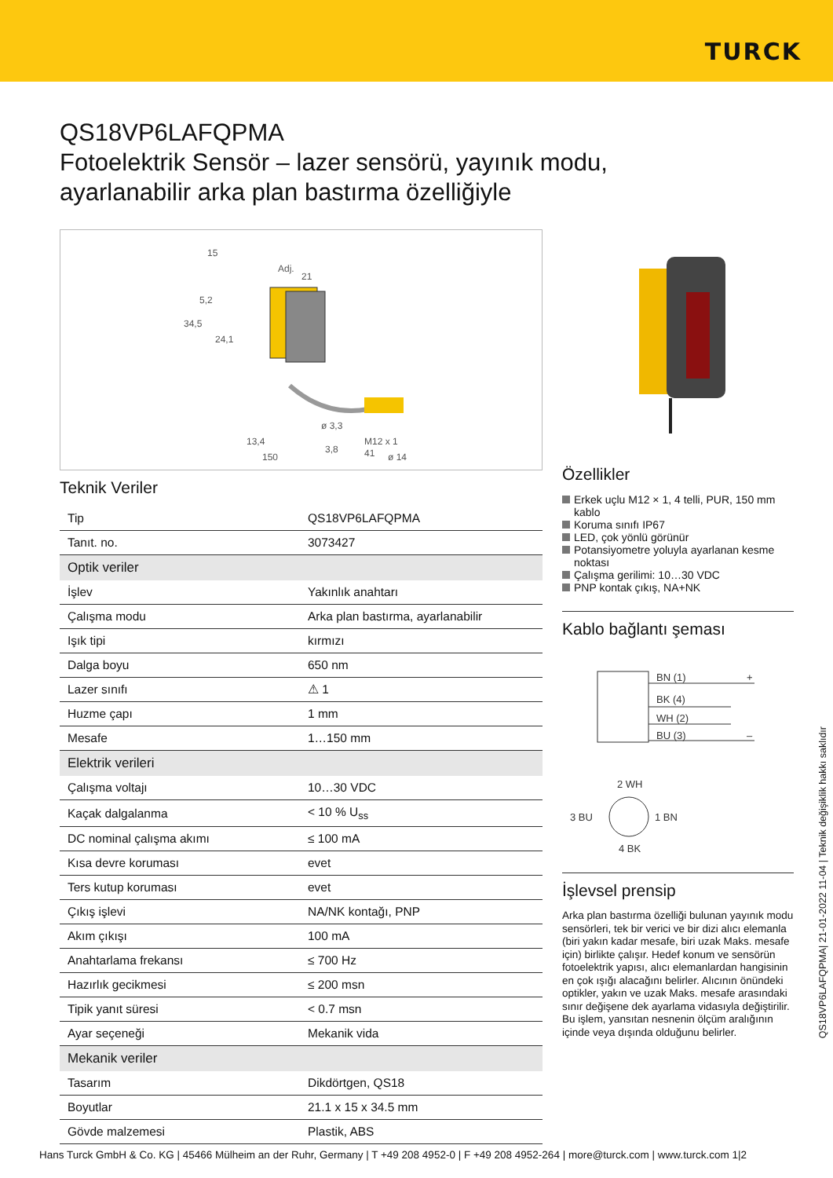TURCK
QS18VP6LAFQPMA
Fotoelektrik Sensör – lazer sensörü, yayınık modu,
ayarlanabilir arka plan bastırma özelliğiyle
15
Adj.
21
5,2
34,5
24,1
ø 3,3
13,4
3,8
ø 14
150
M12 x 1
41
Teknik Veriler
| Tip | QS18VP6LAFQPMA |
| Tanıt. no. | 3073427 |
| Optik veriler | |
| İşlev | Yakınlık anahtarı |
| Çalışma modu | Arka plan bastırma, ayarlanabilir |
| Işık tipi | kırmızı |
| Dalga boyu | 650 nm |
| Lazer sınıfı | ⚠ 1 |
| Huzme çapı | 1 mm |
| Mesafe | 1…150 mm |
| Elektrik verileri | |
| Çalışma voltajı | 10…30 VDC |
| Kaçak dalgalanma | < 10 % U<sub>ss</sub> |
| DC nominal çalışma akımı | ≤ 100 mA |
| Kısa devre koruması | evet |
| Ters kutup koruması | evet |
| Çıkış işlevi | NA/NK kontağı, PNP |
| Akım çıkışı | 100 mA |
| Anahtarlama frekansı | ≤ 700 Hz |
| Hazırlık gecikmesi | ≤ 200 msn |
| Tipik yanıt süresi | < 0.7 msn |
| Ayar seçeneği | Mekanik vida |
| Mekanik veriler | |
| Tasarım | Dikdörtgen, QS18 |
| Boyutlar | 21.1 x 15 x 34.5 mm |
| Gövde malzemesi | Plastik, ABS |
Özellikler
Erkek uçlu M12 × 1, 4 telli, PUR, 150 mm kablo
Koruma sınıfı IP67
LED, çok yönlü görünür
Potansiyometre yoluyla ayarlanan kesme noktası
Çalışma gerilimi: 10…30 VDC
PNP kontak çıkış, NA+NK
Kablo bağlantı şeması
BN (1)
BK (4)
WH (2)
BU (3)
+
–
2 WH
3 BU
1 BN
4 BK
İşlevsel prensip
Arka plan bastırma özelliği bulunan yayınık modu sensörleri, tek bir verici ve bir dizi alıcı elemanla (biri yakın kadar mesafe, biri uzak Maks. mesafe için) birlikte çalışır. Hedef konum ve sensörün fotoelektrik yapısı, alıcı elemanlardan hangisinin en çok ışığı alacağını belirler. Alıcının önündeki optikler, yakın ve uzak Maks. mesafe arasındaki sınır değişene dek ayarlama vidasıyla değiştirilir. Bu işlem, yansıtan nesnenin ölçüm aralığının içinde veya dışında olduğunu belirler.
QS18VP6LAFQPMA| 21-01-2022 11-04 | Teknik değişiklik hakkı saklıdır
Hans Turck GmbH & Co. KG | 45466 Mülheim an der Ruhr, Germany | T +49 208 4952-0 | F +49 208 4952-264 | more@turck.com | www.turck.com 1|2